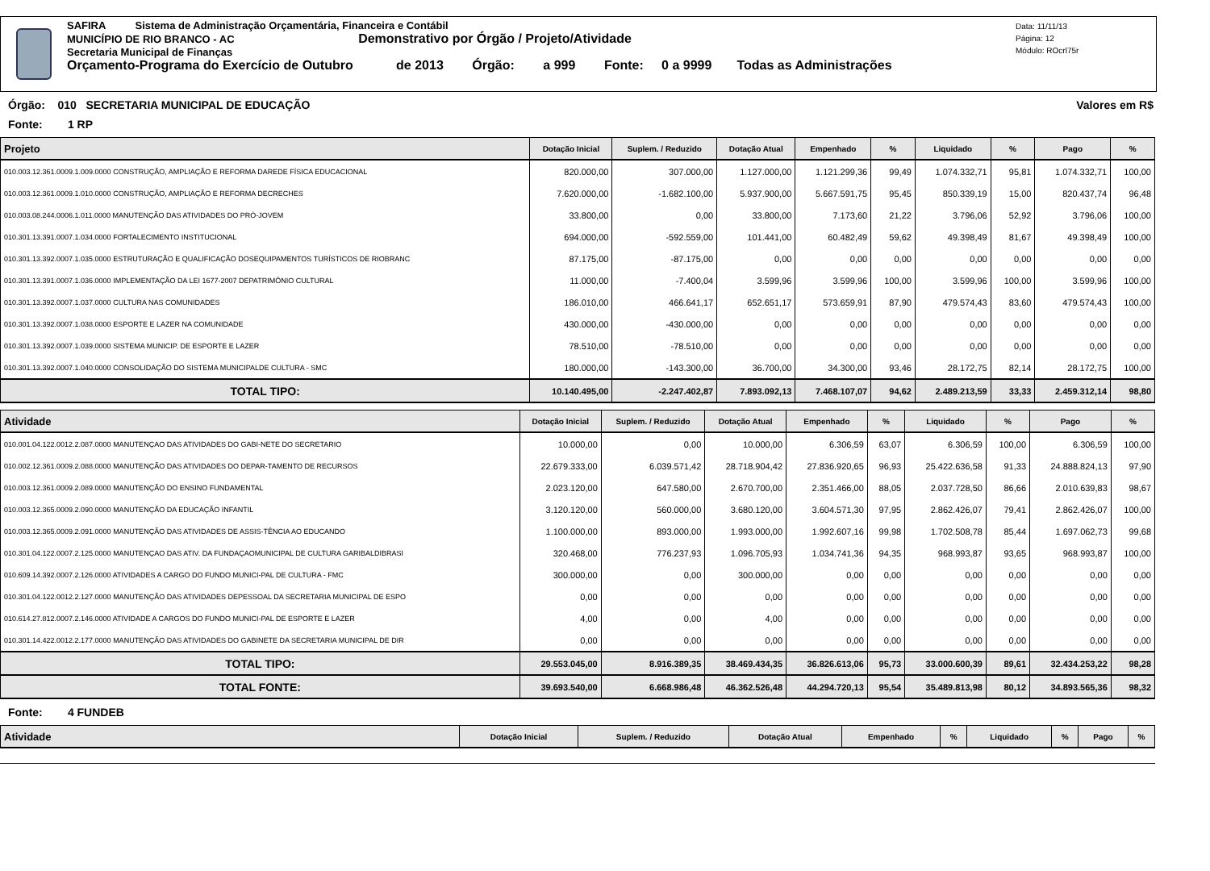SAFIRA Sistema de Administração Orçamentária, Financeira e Contábil
MUNICÍPIO DE RIO BRANCO - AC Demonstrativo por Órgão / Projeto/Atividade
Secretaria Municipal de Finanças
Orçamento-Programa do Exercício de Outubro de 2013 Órgão: a 999 Fonte: 0 a 9999 Todas as Administrações
Data: 11/11/13
Página: 12
Módulo: ROcrl75r
Órgão: 010 SECRETARIA MUNICIPAL DE EDUCAÇÃO Valores em R$
Fonte: 1 RP
| Projeto | Dotação Inicial | Suplem. / Reduzido | Dotação Atual | Empenhado | % | Liquidado | % | Pago | % |
| --- | --- | --- | --- | --- | --- | --- | --- | --- | --- |
| 010.003.12.361.0009.1.009.0000 CONSTRUÇÃO, AMPLIAÇÃO E REFORMA DAREDE FÍSICA EDUCACIONAL | 820.000,00 | 307.000,00 | 1.127.000,00 | 1.121.299,36 | 99,49 | 1.074.332,71 | 95,81 | 1.074.332,71 | 100,00 |
| 010.003.12.361.0009.1.010.0000 CONSTRUÇÃO, AMPLIAÇÃO E REFORMA DECRECHES | 7.620.000,00 | -1.682.100,00 | 5.937.900,00 | 5.667.591,75 | 95,45 | 850.339,19 | 15,00 | 820.437,74 | 96,48 |
| 010.003.08.244.0006.1.011.0000 MANUTENÇÃO DAS ATIVIDADES DO PRÓ-JOVEM | 33.800,00 | 0,00 | 33.800,00 | 7.173,60 | 21,22 | 3.796,06 | 52,92 | 3.796,06 | 100,00 |
| 010.301.13.391.0007.1.034.0000 FORTALECIMENTO INSTITUCIONAL | 694.000,00 | -592.559,00 | 101.441,00 | 60.482,49 | 59,62 | 49.398,49 | 81,67 | 49.398,49 | 100,00 |
| 010.301.13.392.0007.1.035.0000 ESTRUTURAÇÃO E QUALIFICAÇÃO DOSEQUIPAMENTOS TURÍSTICOS DE RIOBRANC | 87.175,00 | -87.175,00 | 0,00 | 0,00 | 0,00 | 0,00 | 0,00 | 0,00 | 0,00 |
| 010.301.13.391.0007.1.036.0000 IMPLEMENTAÇÃO DA LEI 1677-2007 DEPATRIMÔNIO CULTURAL | 11.000,00 | -7.400,04 | 3.599,96 | 3.599,96 | 100,00 | 3.599,96 | 100,00 | 3.599,96 | 100,00 |
| 010.301.13.392.0007.1.037.0000 CULTURA NAS COMUNIDADES | 186.010,00 | 466.641,17 | 652.651,17 | 573.659,91 | 87,90 | 479.574,43 | 83,60 | 479.574,43 | 100,00 |
| 010.301.13.392.0007.1.038.0000 ESPORTE E LAZER NA COMUNIDADE | 430.000,00 | -430.000,00 | 0,00 | 0,00 | 0,00 | 0,00 | 0,00 | 0,00 | 0,00 |
| 010.301.13.392.0007.1.039.0000 SISTEMA MUNICIP. DE ESPORTE E LAZER | 78.510,00 | -78.510,00 | 0,00 | 0,00 | 0,00 | 0,00 | 0,00 | 0,00 | 0,00 |
| 010.301.13.392.0007.1.040.0000 CONSOLIDAÇÃO DO SISTEMA MUNICIPALDE CULTURA - SMC | 180.000,00 | -143.300,00 | 36.700,00 | 34.300,00 | 93,46 | 28.172,75 | 82,14 | 28.172,75 | 100,00 |
| TOTAL TIPO: | 10.140.495,00 | -2.247.402,87 | 7.893.092,13 | 7.468.107,07 | 94,62 | 2.489.213,59 | 33,33 | 2.459.312,14 | 98,80 |
| Atividade | Dotação Inicial | Suplem. / Reduzido | Dotação Atual | Empenhado | % | Liquidado | % | Pago | % |
| --- | --- | --- | --- | --- | --- | --- | --- | --- | --- |
| 010.001.04.122.0012.2.087.0000 MANUTENÇAO DAS ATIVIDADES DO GABI-NETE DO SECRETARIO | 10.000,00 | 0,00 | 10.000,00 | 6.306,59 | 63,07 | 6.306,59 | 100,00 | 6.306,59 | 100,00 |
| 010.002.12.361.0009.2.088.0000 MANUTENÇÃO DAS ATIVIDADES DO DEPAR-TAMENTO DE RECURSOS | 22.679.333,00 | 6.039.571,42 | 28.718.904,42 | 27.836.920,65 | 96,93 | 25.422.636,58 | 91,33 | 24.888.824,13 | 97,90 |
| 010.003.12.361.0009.2.089.0000 MANUTENÇÃO DO ENSINO FUNDAMENTAL | 2.023.120,00 | 647.580,00 | 2.670.700,00 | 2.351.466,00 | 88,05 | 2.037.728,50 | 86,66 | 2.010.639,83 | 98,67 |
| 010.003.12.365.0009.2.090.0000 MANUTENÇÃO DA EDUCAÇÃO INFANTIL | 3.120.120,00 | 560.000,00 | 3.680.120,00 | 3.604.571,30 | 97,95 | 2.862.426,07 | 79,41 | 2.862.426,07 | 100,00 |
| 010.003.12.365.0009.2.091.0000 MANUTENÇÃO DAS ATIVIDADES DE ASSIS-TÊNCIA AO EDUCANDO | 1.100.000,00 | 893.000,00 | 1.993.000,00 | 1.992.607,16 | 99,98 | 1.702.508,78 | 85,44 | 1.697.062,73 | 99,68 |
| 010.301.04.122.0007.2.125.0000 MANUTENÇAO DAS ATIV. DA FUNDAÇAOMUNICIPAL DE CULTURA GARIBALDIBRASI | 320.468,00 | 776.237,93 | 1.096.705,93 | 1.034.741,36 | 94,35 | 968.993,87 | 93,65 | 968.993,87 | 100,00 |
| 010.609.14.392.0007.2.126.0000 ATIVIDADES A CARGO DO FUNDO MUNICI-PAL DE CULTURA - FMC | 300.000,00 | 0,00 | 300.000,00 | 0,00 | 0,00 | 0,00 | 0,00 | 0,00 | 0,00 |
| 010.301.04.122.0012.2.127.0000 MANUTENÇÃO DAS ATIVIDADES DEPESSOAL DA SECRETARIA MUNICIPAL DE ESPO | 0,00 | 0,00 | 0,00 | 0,00 | 0,00 | 0,00 | 0,00 | 0,00 | 0,00 |
| 010.614.27.812.0007.2.146.0000 ATIVIDADE A CARGOS DO FUNDO MUNICI-PAL DE ESPORTE E LAZER | 4,00 | 0,00 | 4,00 | 0,00 | 0,00 | 0,00 | 0,00 | 0,00 | 0,00 |
| 010.301.14.422.0012.2.177.0000 MANUTENÇÃO DAS ATIVIDADES DO GABINETE DA SECRETARIA MUNICIPAL DE DIR | 0,00 | 0,00 | 0,00 | 0,00 | 0,00 | 0,00 | 0,00 | 0,00 | 0,00 |
| TOTAL TIPO: | 29.553.045,00 | 8.916.389,35 | 38.469.434,35 | 36.826.613,06 | 95,73 | 33.000.600,39 | 89,61 | 32.434.253,22 | 98,28 |
| TOTAL FONTE: | 39.693.540,00 | 6.668.986,48 | 46.362.526,48 | 44.294.720,13 | 95,54 | 35.489.813,98 | 80,12 | 34.893.565,36 | 98,32 |
Fonte: 4 FUNDEB
| Atividade | Dotação Inicial | Suplem. / Reduzido | Dotação Atual | Empenhado | % | Liquidado | % | Pago | % |
| --- | --- | --- | --- | --- | --- | --- | --- | --- | --- |